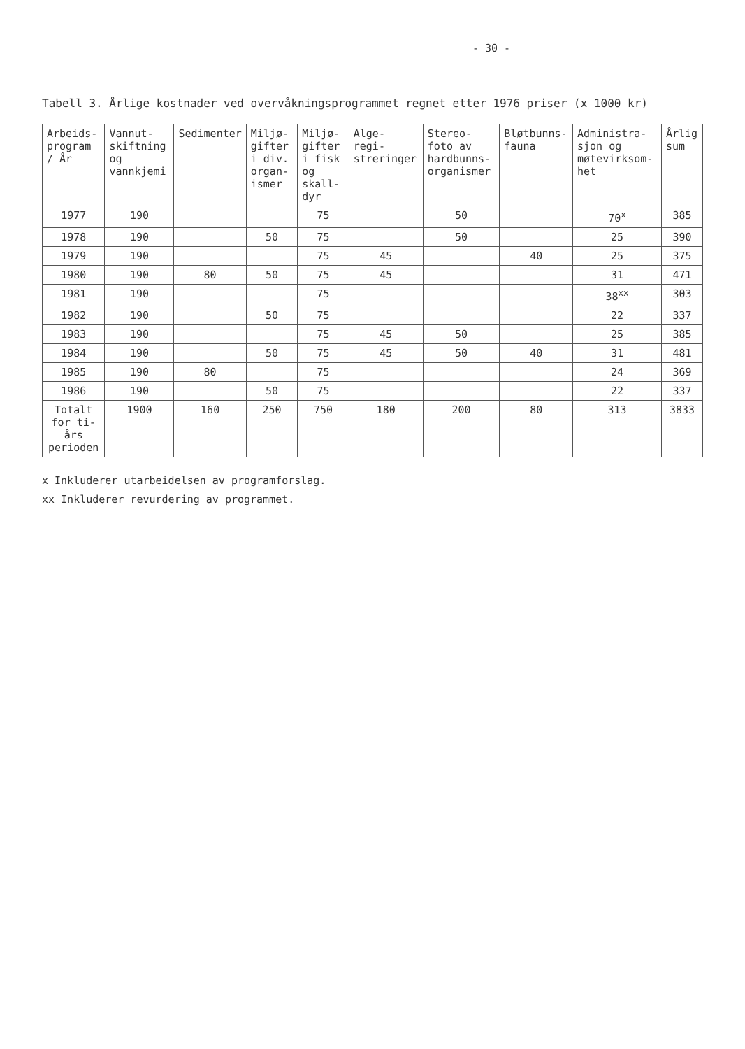- 30 -
Tabell 3. Årlige kostnader ved overvåkningsprogrammet regnet etter 1976 priser (x 1000 kr)
| Arbeids- program / År | Vannut- skiftning og vannkjemi | Sedimenter | Miljø- gifter i div. organ- ismer | Miljø- gifter i fisk og skall- dyr | Alge- regi- streringer | Stereo- foto av hardbunns- organismer | Bløtbunns- fauna | Administra- sjon og møtevirksom- het | Årlig sum |
| --- | --- | --- | --- | --- | --- | --- | --- | --- | --- |
| 1977 | 190 | | | 75 | | 50 | | 70<sup>x</sup> | 385 |
| 1978 | 190 | | 50 | 75 | | 50 | | 25 | 390 |
| 1979 | 190 | | | 75 | 45 | | 40 | 25 | 375 |
| 1980 | 190 | 80 | 50 | 75 | 45 | | | 31 | 471 |
| 1981 | 190 | | | 75 | | | | 38<sup>xx</sup> | 303 |
| 1982 | 190 | | 50 | 75 | | | | 22 | 337 |
| 1983 | 190 | | | 75 | 45 | 50 | | 25 | 385 |
| 1984 | 190 | | 50 | 75 | 45 | 50 | 40 | 31 | 481 |
| 1985 | 190 | 80 | | 75 | | | | 24 | 369 |
| 1986 | 190 | | 50 | 75 | | | | 22 | 337 |
| Totalt for ti-års perioden | 1900 | 160 | 250 | 750 | 180 | 200 | 80 | 313 | 3833 |
x Inkluderer utarbeidelsen av programforslag.
xx Inkluderer revurdering av programmet.